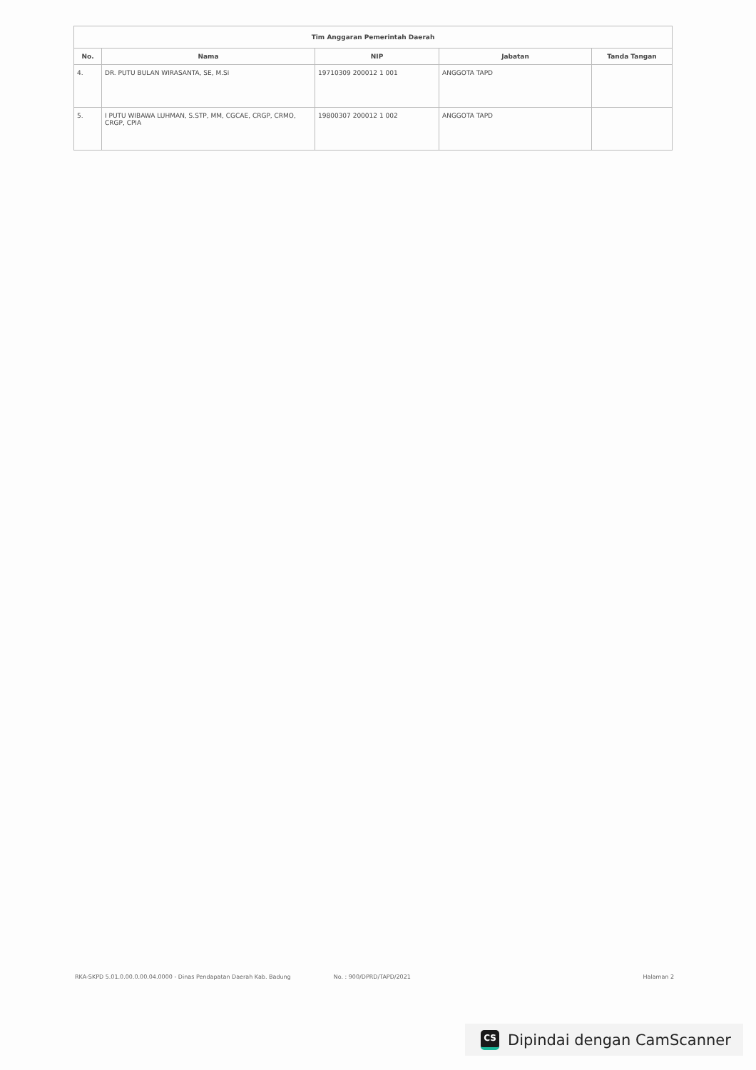| Tim Anggaran Pemerintah Daerah | | | | |
| No. | Nama | NIP | Jabatan | Tanda Tangan |
| 4. | DR. PUTU BULAN WIRASANTA, SE, M.Si | 19710309 200012 1 001 | ANGGOTA TAPD | |
| 5. | I PUTU WIBAWA LUHMAN, S.STP, MM, CGCAE, CRGP, CRMO, CRGP, CPIA | 19800307 200012 1 002 | ANGGOTA TAPD | |
RKA-SKPD 5.01.0.00.0.00.04.0000 - Dinas Pendapatan Daerah Kab. Badung No. : 900/DPRD/TAPD/2021 Halaman 2
CS
Dipindai dengan CamScanner